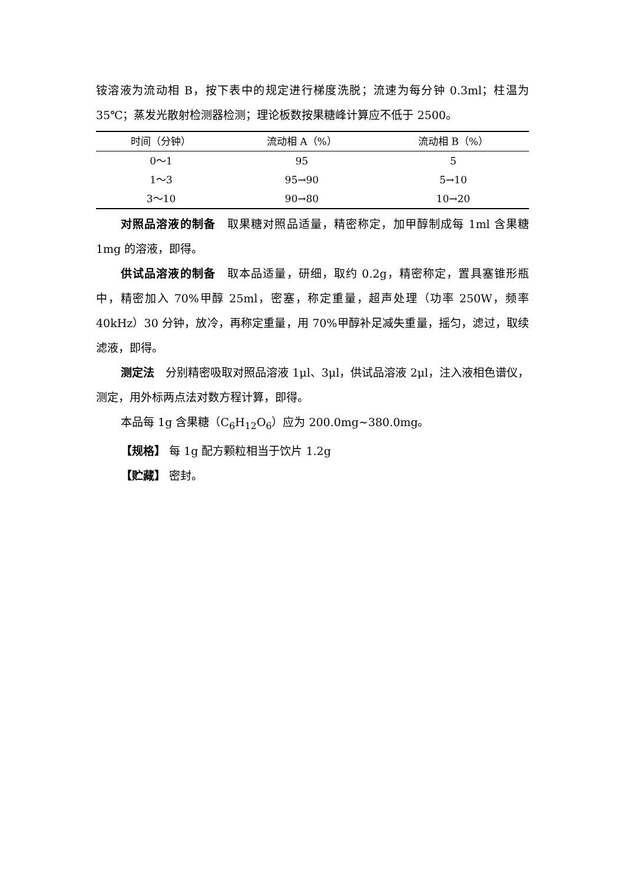铵溶液为流动相 B，按下表中的规定进行梯度洗脱；流速为每分钟 0.3ml；柱温为 35℃；蒸发光散射检测器检测；理论板数按果糖峰计算应不低于 2500。
| 时间（分钟） | 流动相 A（%） | 流动相 B（%） |
| --- | --- | --- |
| 0～1 | 95 | 5 |
| 1～3 | 95→90 | 5→10 |
| 3～10 | 90→80 | 10→20 |
对照品溶液的制备　取果糖对照品适量，精密称定，加甲醇制成每 1ml 含果糖 1mg 的溶液，即得。
供试品溶液的制备　取本品适量，研细，取约 0.2g，精密称定，置具塞锥形瓶中，精密加入 70%甲醇 25ml，密塞，称定重量，超声处理（功率 250W，频率 40kHz）30 分钟，放冷，再称定重量，用 70%甲醇补足减失重量，摇匀，滤过，取续滤液，即得。
测定法　分别精密吸取对照品溶液 1μl、3μl，供试品溶液 2μl，注入液相色谱仪，测定，用外标两点法对数方程计算，即得。
本品每 1g 含果糖（C<sub>6</sub>H<sub>12</sub>O<sub>6</sub>）应为 200.0mg~380.0mg。
【规格】 每 1g 配方颗粒相当于饮片 1.2g
【贮藏】 密封。